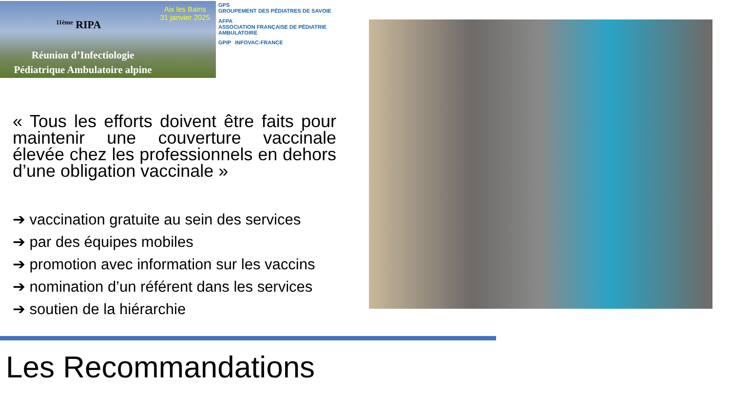Aix les Bains
31 janvier 2025
<sup>11ème</sup> RIPA
Réunion d’Infectiologie
Pédiatrique Ambulatoire alpine
GPS
GROUPEMENT DES PÉDIATRES DE SAVOIE
AFPA
ASSOCIATION FRANÇAISE DE PÉDIATRIE AMBULATOIRE
GPIP
INFOVAC-FRANCE
« Tous les efforts doivent être faits pour maintenir une couverture vaccinale élevée chez les professionnels en dehors d’une obligation vaccinale »
➔ vaccination gratuite au sein des services
➔ par des équipes mobiles
➔ promotion avec information sur les vaccins
➔ nomination d’un référent dans les services
➔ soutien de la hiérarchie
Les Recommandations